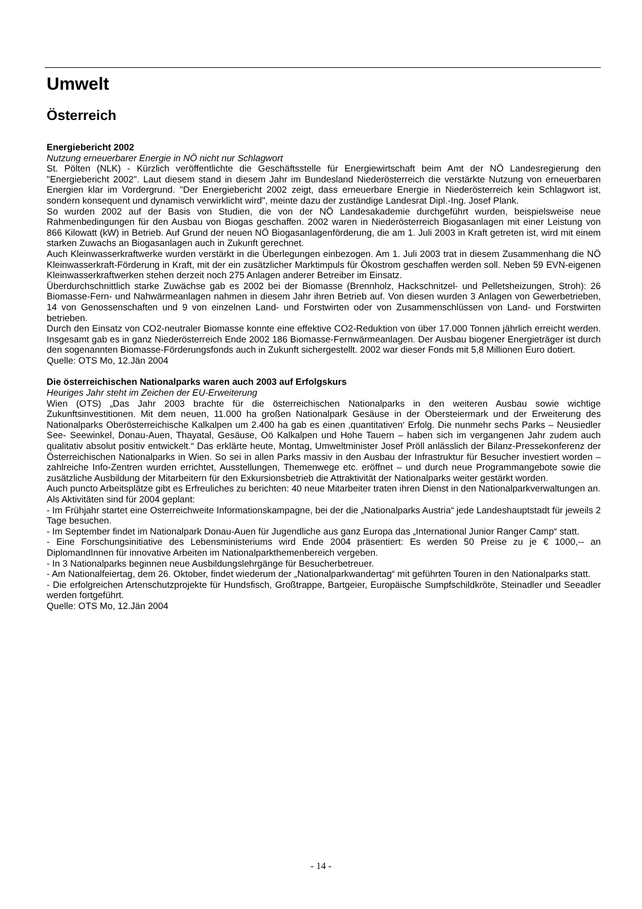Umwelt
Österreich
Energiebericht 2002
Nutzung erneuerbarer Energie in NÖ nicht nur Schlagwort
St. Pölten (NLK) - Kürzlich veröffentlichte die Geschäftsstelle für Energiewirtschaft beim Amt der NÖ Landesregierung den "Energiebericht 2002". Laut diesem stand in diesem Jahr im Bundesland Niederösterreich die verstärkte Nutzung von erneuerbaren Energien klar im Vordergrund. "Der Energiebericht 2002 zeigt, dass erneuerbare Energie in Niederösterreich kein Schlagwort ist, sondern konsequent und dynamisch verwirklicht wird", meinte dazu der zuständige Landesrat Dipl.-Ing. Josef Plank.
So wurden 2002 auf der Basis von Studien, die von der NÖ Landesakademie durchgeführt wurden, beispielsweise neue Rahmenbedingungen für den Ausbau von Biogas geschaffen. 2002 waren in Niederösterreich Biogasanlagen mit einer Leistung von 866 Kilowatt (kW) in Betrieb. Auf Grund der neuen NÖ Biogasanlagenförderung, die am 1. Juli 2003 in Kraft getreten ist, wird mit einem starken Zuwachs an Biogasanlagen auch in Zukunft gerechnet.
Auch Kleinwasserkraftwerke wurden verstärkt in die Überlegungen einbezogen. Am 1. Juli 2003 trat in diesem Zusammenhang die NÖ Kleinwasserkraft-Förderung in Kraft, mit der ein zusätzlicher Marktimpuls für Ökostrom geschaffen werden soll. Neben 59 EVN-eigenen Kleinwasserkraftwerken stehen derzeit noch 275 Anlagen anderer Betreiber im Einsatz.
Überdurchschnittlich starke Zuwächse gab es 2002 bei der Biomasse (Brennholz, Hackschnitzel- und Pelletsheizungen, Stroh): 26 Biomasse-Fern- und Nahwärmeanlagen nahmen in diesem Jahr ihren Betrieb auf. Von diesen wurden 3 Anlagen von Gewerbetrieben, 14 von Genossenschaften und 9 von einzelnen Land- und Forstwirten oder von Zusammenschlüssen von Land- und Forstwirten betrieben.
Durch den Einsatz von CO2-neutraler Biomasse konnte eine effektive CO2-Reduktion von über 17.000 Tonnen jährlich erreicht werden. Insgesamt gab es in ganz Niederösterreich Ende 2002 186 Biomasse-Fernwärmeanlagen. Der Ausbau biogener Energieträger ist durch den sogenannten Biomasse-Förderungsfonds auch in Zukunft sichergestellt. 2002 war dieser Fonds mit 5,8 Millionen Euro dotiert.
Quelle: OTS Mo, 12.Jän 2004
Die österreichischen Nationalparks waren auch 2003 auf Erfolgskurs
Heuriges Jahr steht im Zeichen der EU-Erweiterung
Wien (OTS) „Das Jahr 2003 brachte für die österreichischen Nationalparks in den weiteren Ausbau sowie wichtige Zukunftsinvestitionen. Mit dem neuen, 11.000 ha großen Nationalpark Gesäuse in der Obersteiermark und der Erweiterung des Nationalparks Oberösterreichische Kalkalpen um 2.400 ha gab es einen ‚quantitativen‘ Erfolg. Die nunmehr sechs Parks – Neusiedler See- Seewinkel, Donau-Auen, Thayatal, Gesäuse, Oö Kalkalpen und Hohe Tauern – haben sich im vergangenen Jahr zudem auch qualitativ absolut positiv entwickelt.“ Das erklärte heute, Montag, Umweltminister Josef Pröll anlässlich der Bilanz-Pressekonferenz der Österreichischen Nationalparks in Wien. So sei in allen Parks massiv in den Ausbau der Infrastruktur für Besucher investiert worden – zahlreiche Info-Zentren wurden errichtet, Ausstellungen, Themenwege etc. eröffnet – und durch neue Programmangebote sowie die zusätzliche Ausbildung der Mitarbeitern für den Exkursionsbetrieb die Attraktivität der Nationalparks weiter gestärkt worden.
Auch puncto Arbeitsplätze gibt es Erfreuliches zu berichten: 40 neue Mitarbeiter traten ihren Dienst in den Nationalparkverwaltungen an.
Als Aktivitäten sind für 2004 geplant:
- Im Frühjahr startet eine Osterreichweite Informationskampagne, bei der die „Nationalparks Austria“ jede Landeshauptstadt für jeweils 2 Tage besuchen.
- Im September findet im Nationalpark Donau-Auen für Jugendliche aus ganz Europa das „International Junior Ranger Camp“ statt.
- Eine Forschungsinitiative des Lebensministeriums wird Ende 2004 präsentiert: Es werden 50 Preise zu je € 1000,-- an DiplomandInnen für innovative Arbeiten im Nationalparkthemenbereich vergeben.
- In 3 Nationalparks beginnen neue Ausbildungslehrgänge für Besucherbetreuer.
- Am Nationalfeiertag, dem 26. Oktober, findet wiederum der „Nationalparkwandertag“ mit geführten Touren in den Nationalparks statt.
- Die erfolgreichen Artenschutzprojekte für Hundsfisch, Großtrappe, Bartgeier, Europäische Sumpfschildkröte, Steinadler und Seeadler werden fortgeführt.
Quelle: OTS Mo, 12.Jän 2004
- 14 -